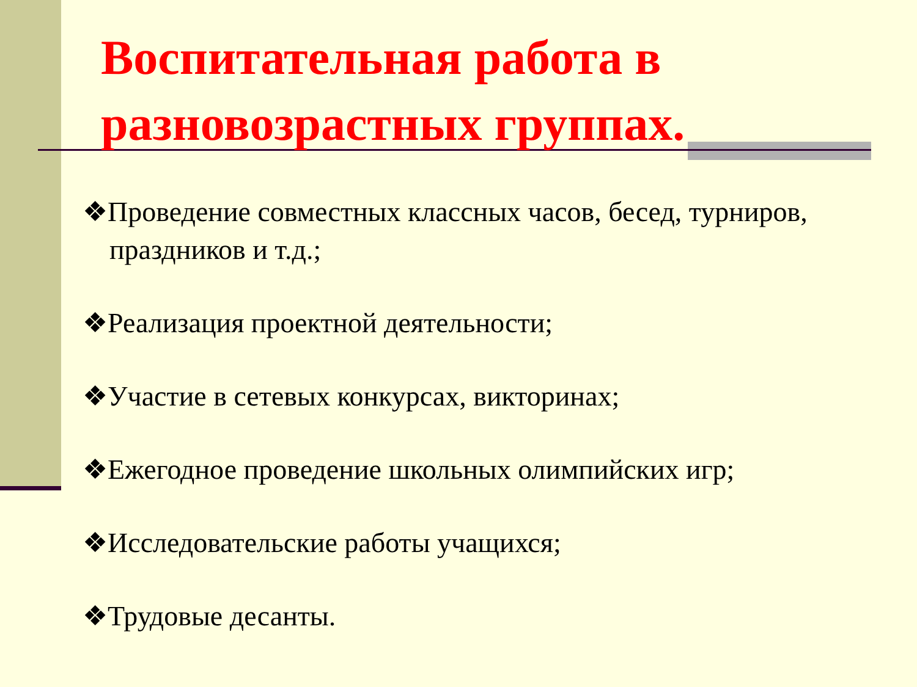Воспитательная работа в разновозрастных группах.
❖Проведение совместных классных часов, бесед, турниров, праздников и т.д.;
❖Реализация проектной деятельности;
❖Участие в сетевых конкурсах, викторинах;
❖Ежегодное проведение школьных олимпийских игр;
❖Исследовательские работы учащихся;
❖Трудовые десанты.